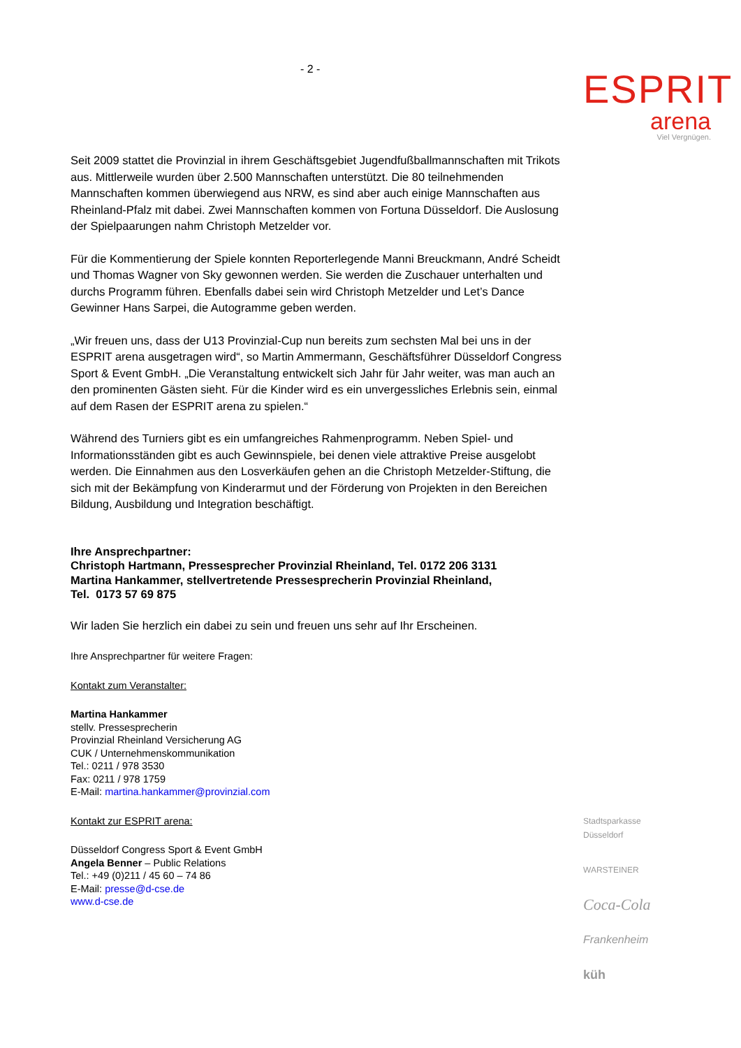- 2 -
ESPRIT
arena
Viel Vergnügen.
Seit 2009 stattet die Provinzial in ihrem Geschäftsgebiet Jugendfußballmannschaften mit Trikots aus. Mittlerweile wurden über 2.500 Mannschaften unterstützt. Die 80 teilnehmenden Mannschaften kommen überwiegend aus NRW, es sind aber auch einige Mannschaften aus Rheinland-Pfalz mit dabei. Zwei Mannschaften kommen von Fortuna Düsseldorf. Die Auslosung der Spielpaarungen nahm Christoph Metzelder vor.
Für die Kommentierung der Spiele konnten Reporterlegende Manni Breuckmann, André Scheidt und Thomas Wagner von Sky gewonnen werden. Sie werden die Zuschauer unterhalten und durchs Programm führen. Ebenfalls dabei sein wird Christoph Metzelder und Let’s Dance Gewinner Hans Sarpei, die Autogramme geben werden.
„Wir freuen uns, dass der U13 Provinzial-Cup nun bereits zum sechsten Mal bei uns in der ESPRIT arena ausgetragen wird“, so Martin Ammermann, Geschäftsführer Düsseldorf Congress Sport & Event GmbH. „Die Veranstaltung entwickelt sich Jahr für Jahr weiter, was man auch an den prominenten Gästen sieht. Für die Kinder wird es ein unvergessliches Erlebnis sein, einmal auf dem Rasen der ESPRIT arena zu spielen.“
Während des Turniers gibt es ein umfangreiches Rahmenprogramm. Neben Spiel- und Informationsständen gibt es auch Gewinnspiele, bei denen viele attraktive Preise ausgelobt werden. Die Einnahmen aus den Losverkäufen gehen an die Christoph Metzelder-Stiftung, die sich mit der Bekämpfung von Kinderarmut und der Förderung von Projekten in den Bereichen Bildung, Ausbildung und Integration beschäftigt.
Ihre Ansprechpartner:
Christoph Hartmann, Pressesprecher Provinzial Rheinland, Tel. 0172 206 3131
Martina Hankammer, stellvertretende Pressesprecherin Provinzial Rheinland,
Tel. 0173 57 69 875
Wir laden Sie herzlich ein dabei zu sein und freuen uns sehr auf Ihr Erscheinen.
Ihre Ansprechpartner für weitere Fragen:
Kontakt zum Veranstalter:
Martina Hankammer
stellv. Pressesprecherin
Provinzial Rheinland Versicherung AG
CUK / Unternehmenskommunikation
Tel.: 0211 / 978 3530
Fax: 0211 / 978 1759
E-Mail: martina.hankammer@provinzial.com
Kontakt zur ESPRIT arena:
Düsseldorf Congress Sport & Event GmbH
Angela Benner – Public Relations
Tel.: +49 (0)211 / 45 60 – 74 86
E-Mail: presse@d-cse.de
www.d-cse.de
Stadtsparkasse Düsseldorf
WARSTEINER
Coca-Cola
Frankenheim
küh